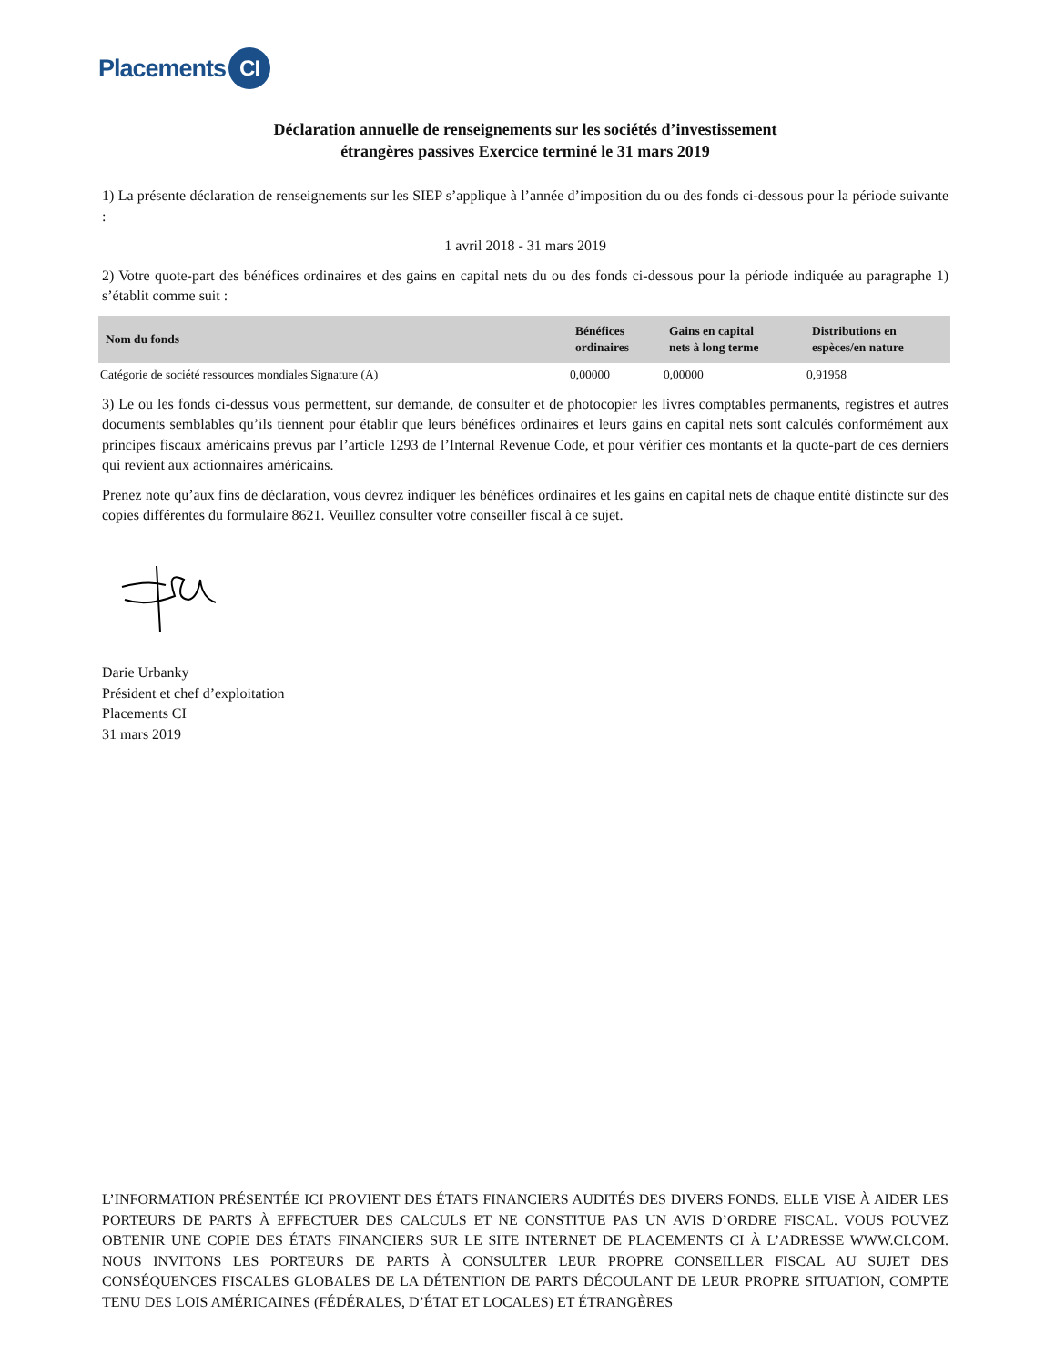Placements CI
Déclaration annuelle de renseignements sur les sociétés d’investissement
étrangères passives Exercice terminé le 31 mars 2019
1) La présente déclaration de renseignements sur les SIEP s’applique à l’année d’imposition du ou des fonds ci-dessous pour la période suivante :
1 avril 2018 - 31 mars 2019
2) Votre quote-part des bénéfices ordinaires et des gains en capital nets du ou des fonds ci-dessous pour la période indiquée au paragraphe 1) s’établit comme suit :
| Nom du fonds | Bénéfices ordinaires | Gains en capital nets à long terme | Distributions en espèces/en nature |
| --- | --- | --- | --- |
| Catégorie de société ressources mondiales Signature (A) | 0,00000 | 0,00000 | 0,91958 |
3) Le ou les fonds ci-dessus vous permettent, sur demande, de consulter et de photocopier les livres comptables permanents, registres et autres documents semblables qu’ils tiennent pour établir que leurs bénéfices ordinaires et leurs gains en capital nets sont calculés conformément aux principes fiscaux américains prévus par l’article 1293 de l’Internal Revenue Code, et pour vérifier ces montants et la quote-part de ces derniers qui revient aux actionnaires américains.
Prenez note qu’aux fins de déclaration, vous devrez indiquer les bénéfices ordinaires et les gains en capital nets de chaque entité distincte sur des copies différentes du formulaire 8621. Veuillez consulter votre conseiller fiscal à ce sujet.
Darie Urbanky
Président et chef d’exploitation
Placements CI
31 mars 2019
L’INFORMATION PRÉSENTÉE ICI PROVIENT DES ÉTATS FINANCIERS AUDITÉS DES DIVERS FONDS. ELLE VISE À AIDER LES PORTEURS DE PARTS À EFFECTUER DES CALCULS ET NE CONSTITUE PAS UN AVIS D’ORDRE FISCAL. VOUS POUVEZ OBTENIR UNE COPIE DES ÉTATS FINANCIERS SUR LE SITE INTERNET DE PLACEMENTS CI À L’ADRESSE WWW.CI.COM. NOUS INVITONS LES PORTEURS DE PARTS À CONSULTER LEUR PROPRE CONSEILLER FISCAL AU SUJET DES CONSÉQUENCES FISCALES GLOBALES DE LA DÉTENTION DE PARTS DÉCOULANT DE LEUR PROPRE SITUATION, COMPTE TENU DES LOIS AMÉRICAINES (FÉDÉRALES, D’ÉTAT ET LOCALES) ET ÉTRANGÈRES